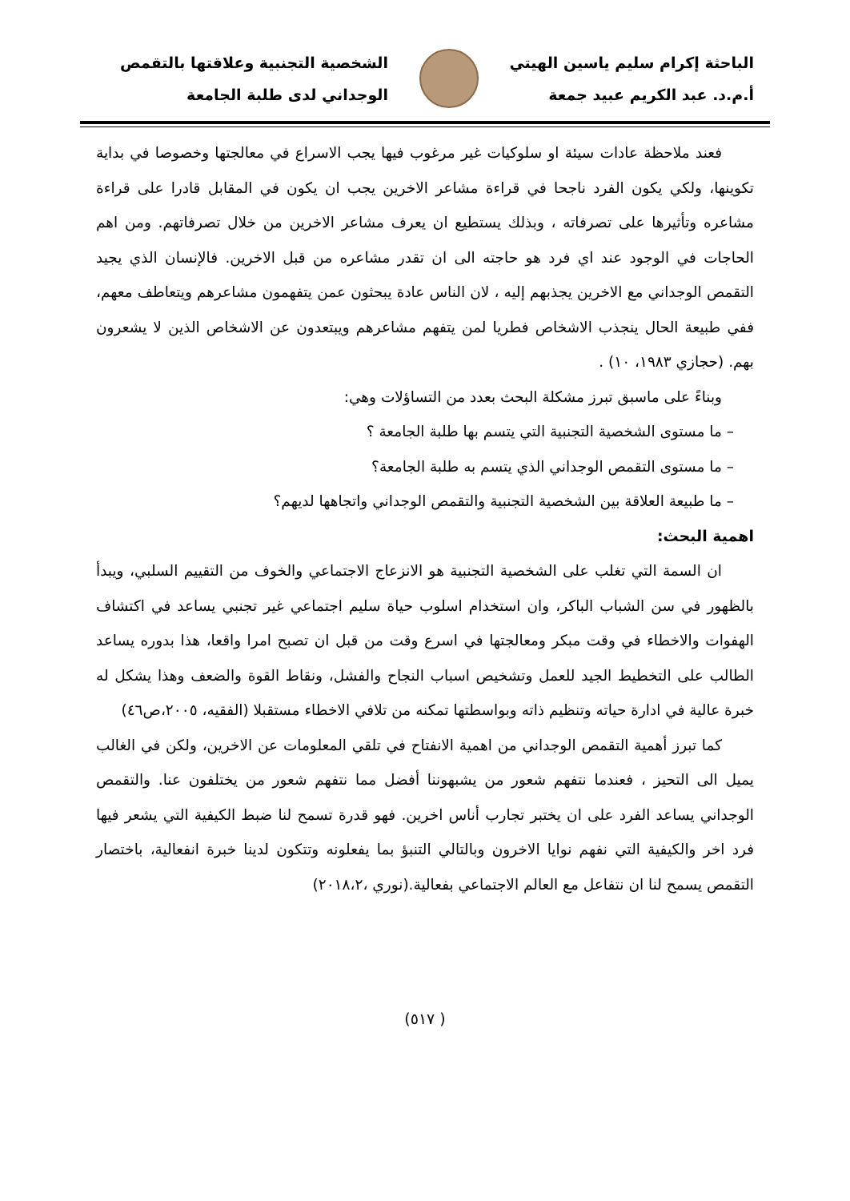الباحثة إكرام سليم ياسين الهيتي
أ.م.د. عبد الكريم عبيد جمعة
الشخصية التجنبية وعلاقتها بالتقمص
الوجداني لدى طلبة الجامعة
فعند ملاحظة عادات سيئة او سلوكيات غير مرغوب فيها يجب الاسراع في معالجتها وخصوصا في بداية تكوينها، ولكي يكون الفرد ناجحا في قراءة مشاعر الاخرين يجب ان يكون في المقابل قادرا على قراءة مشاعره وتأثيرها على تصرفاته ، وبذلك يستطيع ان يعرف مشاعر الاخرين من خلال تصرفاتهم. ومن اهم الحاجات في الوجود عند اي فرد هو حاجته الى ان تقدر مشاعره من قبل الاخرين. فالإنسان الذي يجيد التقمص الوجداني مع الاخرين يجذبهم إليه ، لان الناس عادة يبحثون عمن يتفهمون مشاعرهم ويتعاطف معهم، ففي طبيعة الحال ينجذب الاشخاص فطريا لمن يتفهم مشاعرهم ويبتعدون عن الاشخاص الذين لا يشعرون بهم. (حجازي ١٩٨٣، ١٠) .
وبناءً على ماسبق تبرز مشكلة البحث بعدد من التساؤلات وهي:
– ما مستوى الشخصية التجنبية التي يتسم بها طلبة الجامعة ؟
– ما مستوى التقمص الوجداني الذي يتسم به طلبة الجامعة؟
– ما طبيعة العلاقة بين الشخصية التجنبية والتقمص الوجداني واتجاهها لديهم؟
اهمية البحث:
ان السمة التي تغلب على الشخصية التجنبية هو الانزعاج الاجتماعي والخوف من التقييم السلبي، ويبدأ بالظهور في سن الشباب الباكر، وان استخدام اسلوب حياة سليم اجتماعي غير تجنبي يساعد في اكتشاف الهفوات والاخطاء في وقت مبكر ومعالجتها في اسرع وقت من قبل ان تصبح امرا واقعا، هذا بدوره يساعد الطالب على التخطيط الجيد للعمل وتشخيص اسباب النجاح والفشل، ونقاط القوة والضعف وهذا يشكل له خبرة عالية في ادارة حياته وتنظيم ذاته وبواسطتها تمكنه من تلافي الاخطاء مستقبلا (الفقيه، ٢٠٠٥،ص٤٦)
كما تبرز أهمية التقمص الوجداني من اهمية الانفتاح في تلقي المعلومات عن الاخرين، ولكن في الغالب يميل الى التحيز ، فعندما نتفهم شعور من يشبهوننا أفضل مما نتفهم شعور من يختلفون عنا. والتقمص الوجداني يساعد الفرد على ان يختبر تجارب أناس اخرين. فهو قدرة تسمح لنا ضبط الكيفية التي يشعر فيها فرد اخر والكيفية التي نفهم نوايا الاخرون وبالتالي التنبؤ بما يفعلونه وتتكون لدينا خبرة انفعالية، باختصار التقمص يسمح لنا ان نتفاعل مع العالم الاجتماعي بفعالية.(نوري ،٢٠١٨،٢)
( ٥١٧)